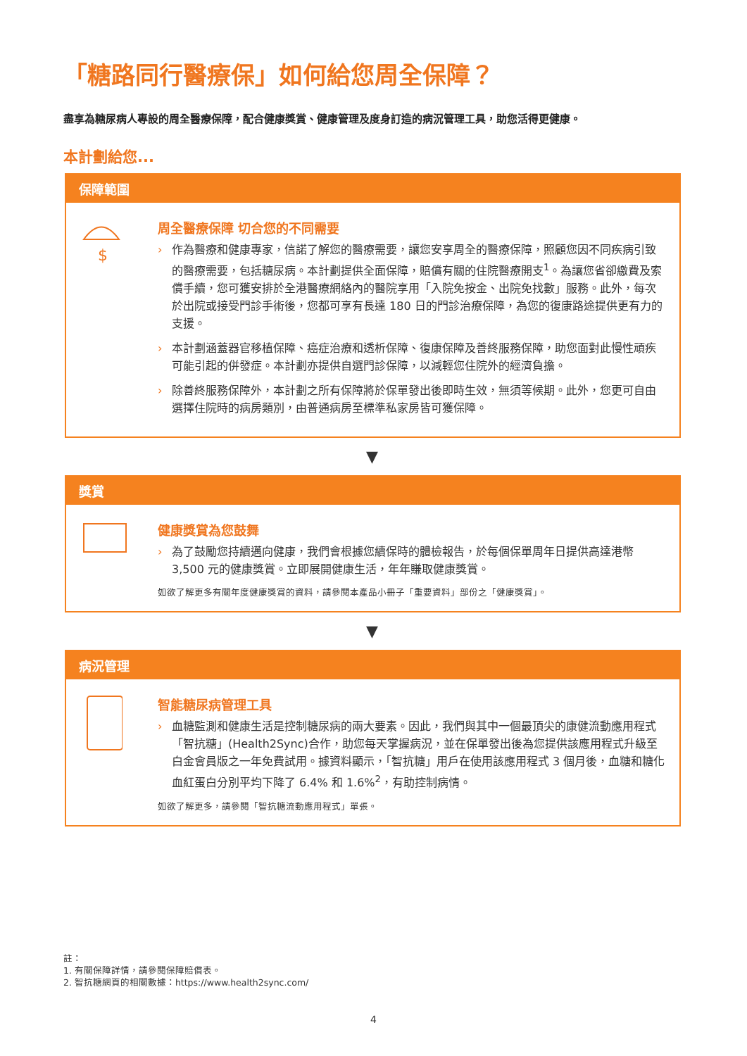「糖路同行醫療保」如何給您周全保障？
盡享為糖尿病人專設的周全醫療保障，配合健康獎賞、健康管理及度身訂造的病況管理工具，助您活得更健康。
本計劃給您...
保障範圍
$
周全醫療保障 切合您的不同需要
› 作為醫療和健康專家，信諾了解您的醫療需要，讓您安享周全的醫療保障，照顧您因不同疾病引致的醫療需要，包括糖尿病。本計劃提供全面保障，賠償有關的住院醫療開支<sup>1</sup>。為讓您省卻繳費及索償手續，您可獲安排於全港醫療網絡內的醫院享用「入院免按金、出院免找數」服務。此外，每次於出院或接受門診手術後，您都可享有長達 180 日的門診治療保障，為您的復康路途提供更有力的支援。
› 本計劃涵蓋器官移植保障、癌症治療和透析保障、復康保障及善終服務保障，助您面對此慢性頑疾可能引起的併發症。本計劃亦提供自選門診保障，以減輕您住院外的經濟負擔。
› 除善終服務保障外，本計劃之所有保障將於保單發出後即時生效，無須等候期。此外，您更可自由選擇住院時的病房類別，由普通病房至標準私家房皆可獲保障。
▼
獎賞
健康獎賞為您鼓舞
› 為了鼓勵您持續邁向健康，我們會根據您續保時的體檢報告，於每個保單周年日提供高達港幣 3,500 元的健康獎賞。立即展開健康生活，年年賺取健康獎賞。
如欲了解更多有關年度健康獎賞的資料，請參閱本產品小冊子「重要資料」部份之「健康獎賞」。
▼
病況管理
智能糖尿病管理工具
› 血糖監測和健康生活是控制糖尿病的兩大要素。因此，我們與其中一個最頂尖的康健流動應用程式「智抗糖」(Health2Sync)合作，助您每天掌握病況，並在保單發出後為您提供該應用程式升級至白金會員版之一年免費試用。據資料顯示，「智抗糖」用戶在使用該應用程式 3 個月後，血糖和糖化血紅蛋白分別平均下降了 6.4% 和 1.6%<sup>2</sup>，有助控制病情。
如欲了解更多，請參閱「智抗糖流動應用程式」單張。
註：
1. 有關保障詳情，請參閱保障賠償表。
2. 智抗糖網頁的相關數據：https://www.health2sync.com/
4